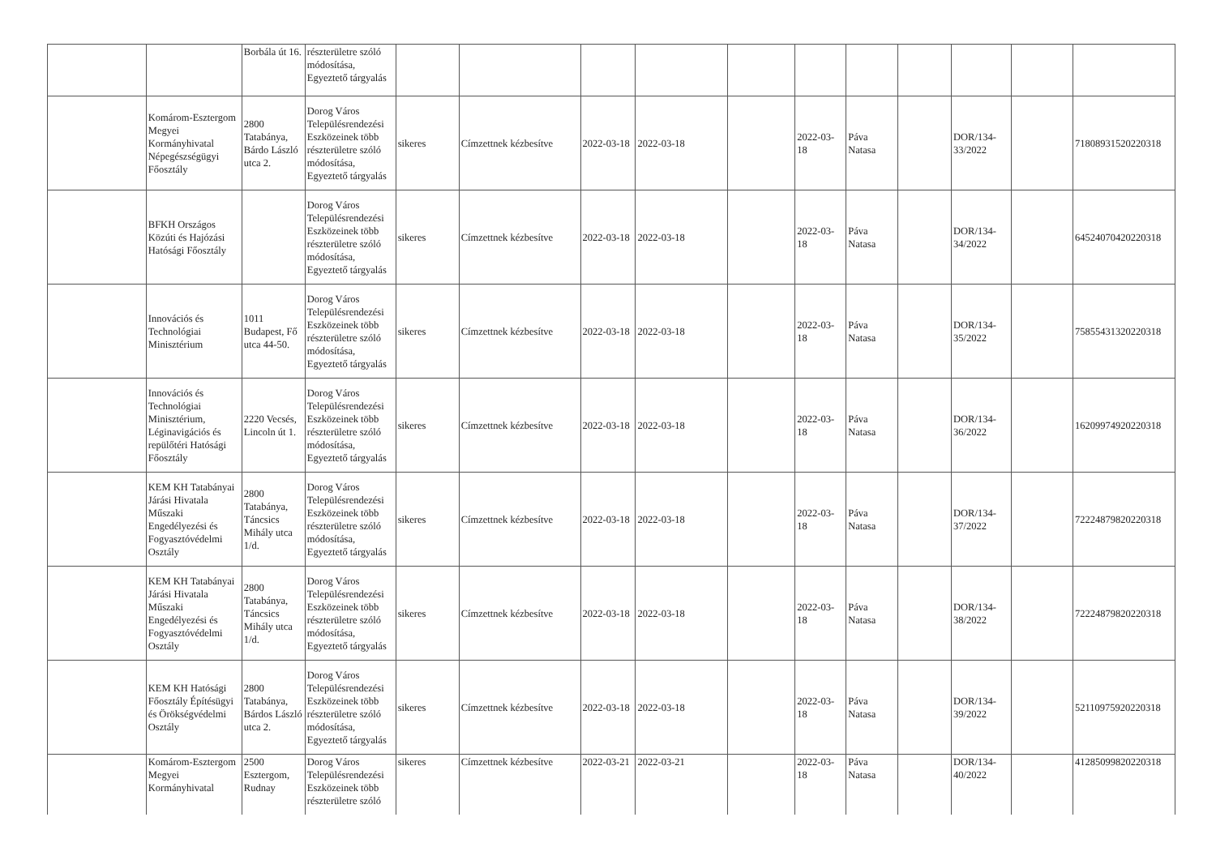| | | Borbála út 16. | részterületre szóló módosítása, Egyeztető tárgyalás | | | | | | | | | | | |
| | Komárom-Esztergom Megyei Kormányhivatal Népegészségügyi Főosztály | 2800 Tatabánya, Bárdo László utca 2. | Dorog Város Településrendezési Eszközeinek több részterületre szóló módosítása, Egyeztető tárgyalás | sikeres | Címzettnek kézbesítve | 2022-03-18 | 2022-03-18 | | 2022-03-18 | Páva Natasa | | DOR/134-33/2022 | | 71808931520220318 |
| | BFKH Országos Közúti és Hajózási Hatósági Főosztály | | Dorog Város Településrendezési Eszközeinek több részterületre szóló módosítása, Egyeztető tárgyalás | sikeres | Címzettnek kézbesítve | 2022-03-18 | 2022-03-18 | | 2022-03-18 | Páva Natasa | | DOR/134-34/2022 | | 64524070420220318 |
| | Innovációs és Technológiai Minisztérium | 1011 Budapest, Fő utca 44-50. | Dorog Város Településrendezési Eszközeinek több részterületre szóló módosítása, Egyeztető tárgyalás | sikeres | Címzettnek kézbesítve | 2022-03-18 | 2022-03-18 | | 2022-03-18 | Páva Natasa | | DOR/134-35/2022 | | 75855431320220318 |
| | Innovációs és Technológiai Minisztérium, Léginavigációs és repülőtéri Hatósági Főosztály | 2220 Vecsés, Lincoln út 1. | Dorog Város Településrendezési Eszközeinek több részterületre szóló módosítása, Egyeztető tárgyalás | sikeres | Címzettnek kézbesítve | 2022-03-18 | 2022-03-18 | | 2022-03-18 | Páva Natasa | | DOR/134-36/2022 | | 16209974920220318 |
| | KEM KH Tatabányai Járási Hivatala Műszaki Engedélyezési és Fogyasztóvédelmi Osztály | 2800 Tatabánya, Táncsics Mihály utca 1/d. | Dorog Város Településrendezési Eszközeinek több részterületre szóló módosítása, Egyeztető tárgyalás | sikeres | Címzettnek kézbesítve | 2022-03-18 | 2022-03-18 | | 2022-03-18 | Páva Natasa | | DOR/134-37/2022 | | 72224879820220318 |
| | KEM KH Tatabányai Járási Hivatala Műszaki Engedélyezési és Fogyasztóvédelmi Osztály | 2800 Tatabánya, Táncsics Mihály utca 1/d. | Dorog Város Településrendezési Eszközeinek több részterületre szóló módosítása, Egyeztető tárgyalás | sikeres | Címzettnek kézbesítve | 2022-03-18 | 2022-03-18 | | 2022-03-18 | Páva Natasa | | DOR/134-38/2022 | | 72224879820220318 |
| | KEM KH Hatósági Főosztály Építésügyi és Örökségvédelmi Osztály | 2800 Tatabánya, Bárdos László utca 2. | Dorog Város Településrendezési Eszközeinek több részterületre szóló módosítása, Egyeztető tárgyalás | sikeres | Címzettnek kézbesítve | 2022-03-18 | 2022-03-18 | | 2022-03-18 | Páva Natasa | | DOR/134-39/2022 | | 52110975920220318 |
| | Komárom-Esztergom Megyei Kormányhivatal | 2500 Esztergom, Rudnay | Dorog Város Településrendezési Eszközeinek több részterületre szóló | sikeres | Címzettnek kézbesítve | 2022-03-21 | 2022-03-21 | | 2022-03-18 | Páva Natasa | | DOR/134-40/2022 | | 41285099820220318 |